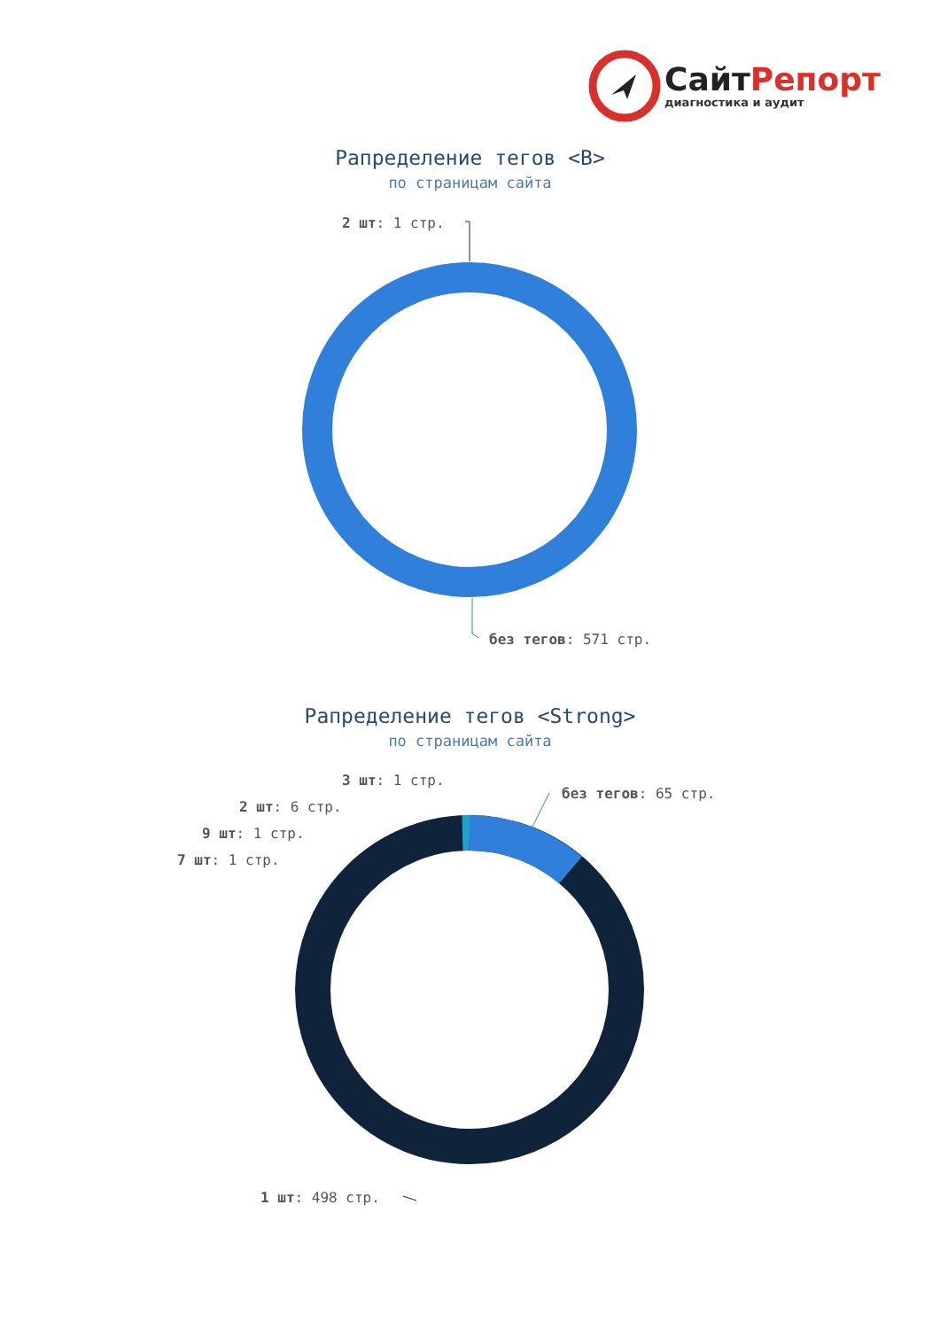Сайт Репорт
диагностика и аудит
Рапределение тегов <B>
по страницам сайта
2 шт: 1 стр.
без тегов: 571 стр.
Рапределение тегов <Strong>
по страницам сайта
3 шт: 1 стр.
без тегов: 65 стр.
2 шт: 6 стр.
9 шт: 1 стр.
7 шт: 1 стр.
1 шт: 498 стр.